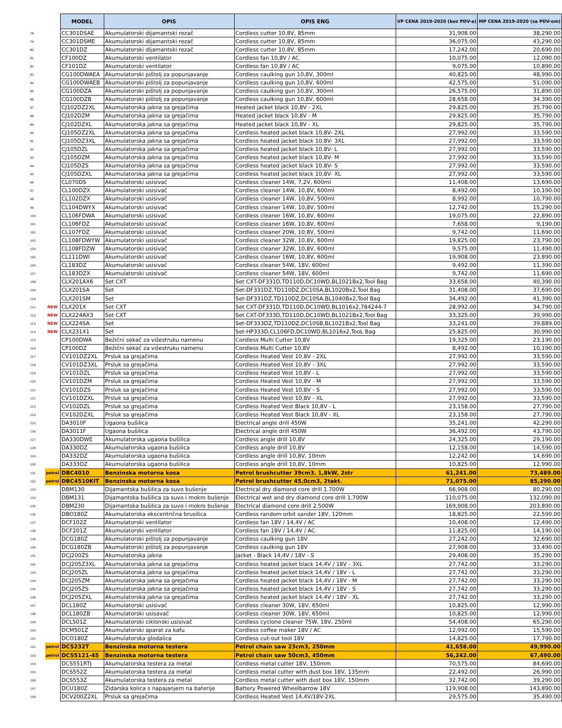| | | MODEL | OPIS | OPIS ENG | VP CENA 2019-2020 (bez PDV-a) | MP CENA 2019-2020 (sa PDV-om) |
| --- | --- | --- | --- | --- | --- | --- |
| 78 | | CC301DSAE | Akumulatorski dijamantski rezač | Cordless cutter 10,8V, 85mm | 31,908.00 | 38,290.00 |
| 79 | | CC301DSME | Akumulatorski dijamantski rezač | Cordless cutter 10,8V, 85mm | 36,075.00 | 43,290.00 |
| 80 | | CC301DZ | Akumulatorski dijamantski rezač | Cordless cutter 10,8V, 85mm | 17,242.00 | 20,690.00 |
| 81 | | CF100DZ | Akumulatorski ventilator | Cordless fan 10,8V / AC | 10,075.00 | 12,090.00 |
| 82 | | CF101DZ | Akumulatorski ventilator | Cordless fan 10,8V / AC | 9,075.00 | 10,890.00 |
| 83 | | CG100DWAEA | Akumulatorski pištolj za popunjavanje | Cordless caulking gun 10,8V, 300ml | 40,825.00 | 48,990.00 |
| 84 | | CG100DWAEB | Akumulatorski pištolj za popunjavanje | Cordless caulking gun 10,8V, 600ml | 42,575.00 | 51,090.00 |
| 85 | | CG100DZA | Akumulatorski pištolj za popunjavanje | Cordless caulking gun 10,8V, 300ml | 26,575.00 | 31,890.00 |
| 86 | | CG100DZB | Akumulatorski pištolj za popunjavanje | Cordless caulking gun 10,8V, 600ml | 28,658.00 | 34,390.00 |
| 87 | | CJ102DZ2XL | Akumulatorska jakna sa grejačima | Heated jacket black 10,8V - 2XL | 29,825.00 | 35,790.00 |
| 88 | | CJ102DZM | Akumulatorska jakna sa grejačima | Heated jacket black 10,8V - M | 29,825.00 | 35,790.00 |
| 89 | | CJ102DZXL | Akumulatorska jakna sa grejačima | Heated jacket black 10,8V - XL | 29,825.00 | 35,790.00 |
| 90 | | CJ105DZ2XL | Akumulatorska jakna sa grejačima | Cordless heated jacket black 10,8V- 2XL | 27,992.00 | 33,590.00 |
| 91 | | CJ105DZ3XL | Akumulatorska jakna sa grejačima | Cordless heated jacket black 10,8V- 3XL | 27,992.00 | 33,590.00 |
| 92 | | CJ105DZL | Akumulatorska jakna sa grejačima | Cordless heated jacket black 10,8V- L | 27,992.00 | 33,590.00 |
| 93 | | CJ105DZM | Akumulatorska jakna sa grejačima | Cordless heated jacket black 10,8V- M | 27,992.00 | 33,590.00 |
| 94 | | CJ105DZS | Akumulatorska jakna sa grejačima | Cordless heated jacket black 10,8V- S | 27,992.00 | 33,590.00 |
| 95 | | CJ105DZXL | Akumulatorska jakna sa grejačima | Cordless heated jacket black 10,8V- XL | 27,992.00 | 33,590.00 |
| 96 | | CL070DS | Akumulatorski usisivač | Cordless cleaner 14W, 7,2V, 600ml | 11,408.00 | 13,690.00 |
| 97 | | CL100DZX | Akumulatorski usisivač | Cordless cleaner 14W, 10,8V, 600ml | 8,492.00 | 10,190.00 |
| 98 | | CL102DZX | Akumulatorski usisivač | Cordless cleaner 14W, 10,8V, 500ml | 8,992.00 | 10,790.00 |
| 99 | | CL104DWYX | Akumulatorski usisivač | Cordless cleaner 14W, 10,8V, 500ml | 12,742.00 | 15,290.00 |
| 100 | | CL106FDWA | Akumulatorski usisivač | Cordless cleaner 16W, 10,8V, 600ml | 19,075.00 | 22,890.00 |
| 101 | | CL106FDZ | Akumulatorski usisivač | Cordless cleaner 16W, 10,8V, 600ml | 7,658.00 | 9,190.00 |
| 102 | | CL107FDZ | Akumulatorski usisivač | Cordless cleaner 20W, 10,8V, 500ml | 9,742.00 | 11,690.00 |
| 103 | | CL108FDWYW | Akumulatorski usisivač | Cordless cleaner 32W, 10,8V, 600ml | 19,825.00 | 23,790.00 |
| 104 | | CL108FDZW | Akumulatorski usisivač | Cordless cleaner 32W, 10,8V, 600ml | 9,575.00 | 11,490.00 |
| 105 | | CL111DWI | Akumulatorski usisivač | Cordless cleaner 16W, 10,8V, 600ml | 19,908.00 | 23,890.00 |
| 106 | | CL183DZ | Akumulatorski usisivač | Cordless cleaner 54W, 18V, 600ml | 9,492.00 | 11,390.00 |
| 107 | | CL183DZX | Akumulatorski usisivač | Cordless cleaner 54W, 18V, 600ml | 9,742.00 | 11,690.00 |
| 108 | | CLX201AX6 | Set CXT | Set CXT-DF331D,TD110D,DC10WD,BL1021Bx2,Tool Bag | 33,658.00 | 40,390.00 |
| 109 | | CLX201SA | Set | Set-DF331DZ,TD110DZ,DC10SA,BL1020Bx2,Tool Bag | 31,408.00 | 37,690.00 |
| 110 | | CLX201SM | Set | Set-DF331DZ,TD110DZ,DC10SA,BL1040Bx2,Tool Bag | 34,492.00 | 41,390.00 |
| 111 | NEW | CLX201X | Set CXT | Set CXT-DF331D,TD110D,DC10WD,BL1016x2,784244-7 | 28,992.00 | 34,790.00 |
| 112 | NEW | CLX224AX3 | Set CXT | Set CXT-DF333D,TD110D,DC10WD,BL1021Bx2,Tool Bag | 33,325.00 | 39,990.00 |
| 113 | NEW | CLX224SA | Set | Set-DF333DZ,TD110DZ,DC10SB,BL1021Bx2,Tool Bag | 33,241.00 | 39,889.00 |
| 114 | NEW | CLX231X1 | Set | Set-HP333D,CL106FD,DC10WD,BL1016x2,TooL Bag | 25,825.00 | 30,990.00 |
| 115 | | CP100DWA | Bežični sekač za višestruku namenu | Cordless Multi Cutter 10,8V | 19,325.00 | 23,190.00 |
| 116 | | CP100DZ | Bežični sekač za višestruku namenu | Cordless Multi Cutter 10,8V | 8,492.00 | 10,190.00 |
| 117 | | CV101DZ2XL | Prsluk sa grejačima | Cordless Heated Vest 10,8V - 2XL | 27,992.00 | 33,590.00 |
| 118 | | CV101DZ3XL | Prsluk sa grejačima | Cordless Heated Vest 10,8V - 3XL | 27,992.00 | 33,590.00 |
| 119 | | CV101DZL | Prsluk sa grejačima | Cordless Heated Vest 10,8V - L | 27,992.00 | 33,590.00 |
| 120 | | CV101DZM | Prsluk sa grejačima | Cordless Heated Vest 10,8V - M | 27,992.00 | 33,590.00 |
| 121 | | CV101DZS | Prsluk sa grejačima | Cordless Heated Vest 10,8V - S | 27,992.00 | 33,590.00 |
| 122 | | CV101DZXL | Prsluk sa grejačima | Cordless Heated Vest 10,8V - XL | 27,992.00 | 33,590.00 |
| 123 | | CV102DZL | Prsluk sa grejačima | Cordless Heated Vest Black 10,8V - L | 23,158.00 | 27,790.00 |
| 124 | | CV102DZXL | Prsluk sa grejačima | Cordless Heated Vest Black 10,8V - XL | 23,158.00 | 27,790.00 |
| 125 | | DA3010F | Ugaona bušilica | Electrical angle drill 450W | 35,241.00 | 42,290.00 |
| 126 | | DA3011F | Ugaona bušilica | Electrical angle drill 450W | 36,492.00 | 43,790.00 |
| 127 | | DA330DWE | Akumulatorska ugaona bušilica | Cordless angle drill 10,8V | 24,325.00 | 29,190.00 |
| 128 | | DA330DZ | Akumulatorska ugaona bušilica | Cordless angle drill 10,8V | 12,158.00 | 14,590.00 |
| 129 | | DA332DZ | Akumulatorska ugaona bušilica | Cordless angle drill 10,8V, 10mm | 12,242.00 | 14,690.00 |
| 130 | | DA333DZ | Akumulatorska ugaona bušilica | Cordless angle drill 10,8V, 10mm | 10,825.00 | 12,990.00 |
| 131 | petrol | DBC4010 | Benzinska motorna kosa | Petrol brushcutter 39cm3, 1,8kW, 2str | 61,241.00 | 73,489.00 |
| 132 | petrol | DBC4510KIT | Benzinska motorna kosa | Petrol brushcutter 45,0cm3, 2takt. | 71,075.00 | 85,290.00 |
| 133 | | DBM130 | Dijamantska bušilica za suvo bušenje | Electrical dry diamond core drill 1.700W | 66,908.00 | 80,290.00 |
| 134 | | DBM131 | Dijamantska bušilica za suvo i mokro bušenje | Electrical wet and dry diamond core drill 1.700W | 110,075.00 | 132,090.00 |
| 135 | | DBM230 | Dijamantska bušilica za suvo i mokro bušenje | Electrical diamond core drill 2.500W | 169,908.00 | 203,890.00 |
| 136 | | DBO180Z | Akumulatorska ekscentrična brusilica | Cordless random orbit sander 18V, 120mm | 18,825.00 | 22,590.00 |
| 137 | | DCF102Z | Akumulatorski ventilator | Cordless fan 18V / 14,4V / AC | 10,408.00 | 12,490.00 |
| 138 | | DCF201Z | Akumulatorski ventilator | Cordless fan 18V / 14,4V / AC | 11,825.00 | 14,190.00 |
| 139 | | DCG180Z | Akumulatorski pištolj za popunjavanje | Cordless caulking gun 18V | 27,242.00 | 32,690.00 |
| 140 | | DCG180ZB | Akumulatorski pištolj za popunjavanje | Cordless caulking gun 18V | 27,908.00 | 33,490.00 |
| 141 | | DCJ200ZS | Akumulatorska jakna | Jacket - Black 14,4V / 18V - S | 29,408.00 | 35,290.00 |
| 142 | | DCJ205Z3XL | Akumulatorska jakna sa grejačima | Cordless heated jacket black 14,4V / 18V - 3XL | 27,742.00 | 33,290.00 |
| 143 | | DCJ205ZL | Akumulatorska jakna sa grejačima | Cordless heated jacket black 14,4V / 18V - L | 27,742.00 | 33,290.00 |
| 144 | | DCJ205ZM | Akumulatorska jakna sa grejačima | Cordless heated jacket black 14,4V / 18V - M | 27,742.00 | 33,290.00 |
| 145 | | DCJ205ZS | Akumulatorska jakna sa grejačima | Cordless heated jacket black 14,4V / 18V - S | 27,742.00 | 33,290.00 |
| 146 | | DCJ205ZXL | Akumulatorska jakna sa grejačima | Cordless heated jacket black 14,4V / 18V - XL | 27,742.00 | 33,290.00 |
| 147 | | DCL180Z | Akumulatorski usisivač | Cordless cleaner 30W, 18V, 650ml | 10,825.00 | 12,990.00 |
| 148 | | DCL180ZB | Akumulatorski usisavač | Cordless cleaner 30W, 18V, 650ml | 10,825.00 | 12,990.00 |
| 149 | | DCL501Z | Akumulatorski ciklonski usisivač | Cordless cyclone cleaner 75W, 18V, 250ml | 54,408.00 | 65,290.00 |
| 150 | | DCM501Z | Akumulatorski aparat za kafu | Cordless coffee maker 18V / AC | 12,992.00 | 15,590.00 |
| 151 | | DCO180Z | Akumulatorska glodalica | Cordless cut-out tool 18V | 14,825.00 | 17,790.00 |
| 152 | petrol | DCS232T | Benzinska motorna testera | Petrol chain saw 23cm3, 250mm | 41,658.00 | 49,990.00 |
| 153 | petrol | DCS5121-45 | Benzinska motorna testera | Petrol chain saw 50cm3, 450mm | 56,242.00 | 67,490.00 |
| 154 | | DCS551RTJ | Akumulatorska testera za metal | Cordless metal cutter 18V, 150mm | 70,575.00 | 84,690.00 |
| 155 | | DCS552Z | Akumulatorska testera za metal | Cordless metal cutter with dust box 18V, 135mm | 22,492.00 | 26,990.00 |
| 156 | | DCS553Z | Akumulatorska testera za metal | Cordless metal cutter with dust box 18V, 150mm | 32,742.00 | 39,290.00 |
| 157 | | DCU180Z | Zidarska kolica s napajanjem na baterije | Battery Powered Wheelbarrow 18V | 119,908.00 | 143,890.00 |
| 158 | | DCV200Z2XL | Prsluk sa grejačima | Cordless Heated Vest 14,4V/18V-2XL | 29,575.00 | 35,490.00 |